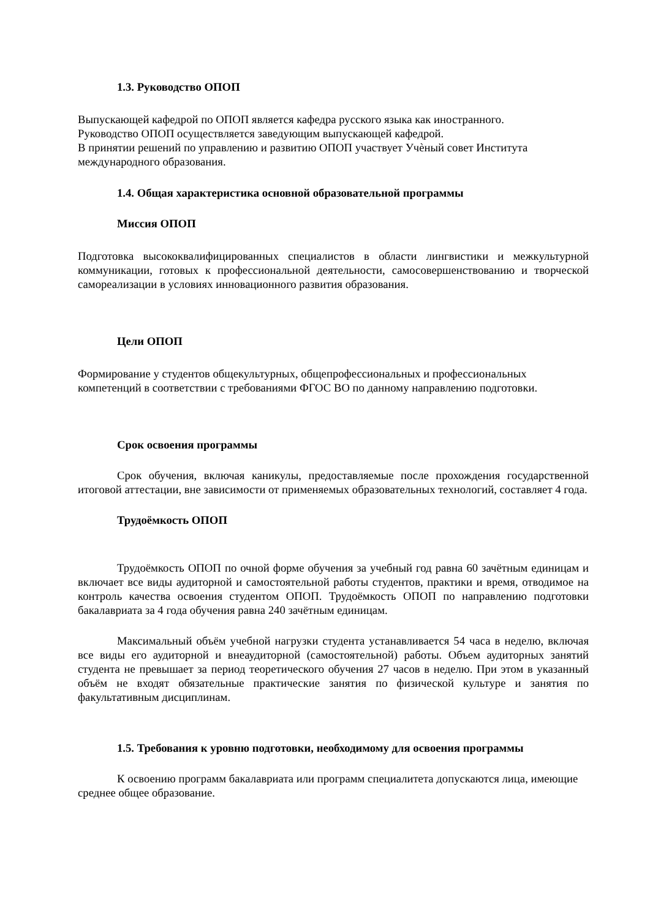1.3. Руководство ОПОП
Выпускающей кафедрой по ОПОП является кафедра русского языка как иностранного.
Руководство ОПОП осуществляется заведующим выпускающей кафедрой.
В принятии решений по управлению и развитию ОПОП участвует Учѐный совет Института международного образования.
1.4. Общая характеристика основной образовательной программы
Миссия ОПОП
Подготовка высококвалифицированных специалистов в области лингвистики и межкультурной коммуникации, готовых к профессиональной деятельности, самосовершенствованию и творческой самореализации в условиях инновационного развития образования.
Цели ОПОП
Формирование у студентов общекультурных, общепрофессиональных и профессиональных компетенций в соответствии с требованиями ФГОС ВО по данному направлению подготовки.
Срок освоения программы
Срок обучения, включая каникулы, предоставляемые после прохождения государственной итоговой аттестации, вне зависимости от применяемых образовательных технологий, составляет 4 года.
Трудоёмкость ОПОП
Трудоёмкость ОПОП по очной форме обучения за учебный год равна 60 зачётным единицам и включает все виды аудиторной и самостоятельной работы студентов, практики и время, отводимое на контроль качества освоения студентом ОПОП. Трудоёмкость ОПОП по направлению подготовки бакалавриата за 4 года обучения равна 240 зачётным единицам.
Максимальный объём учебной нагрузки студента устанавливается 54 часа в неделю, включая все виды его аудиторной и внеаудиторной (самостоятельной) работы. Объем аудиторных занятий студента не превышает за период теоретического обучения 27 часов в неделю. При этом в указанный объём не входят обязательные практические занятия по физической культуре и занятия по факультативным дисциплинам.
1.5. Требования к уровню подготовки, необходимому для освоения программы
К освоению программ бакалавриата или программ специалитета допускаются лица, имеющие среднее общее образование.